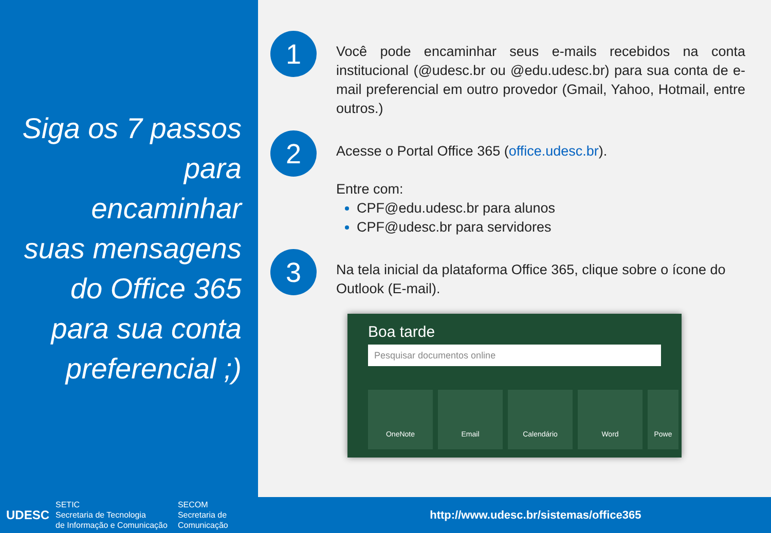Siga os 7 passos
para
encaminhar
suas mensagens
do Office 365
para sua conta
preferencial ;)
1
Você pode encaminhar seus e-mails recebidos na conta institucional (@udesc.br ou @edu.udesc.br) para sua conta de e-mail preferencial em outro provedor (Gmail, Yahoo, Hotmail, entre outros.)
2
Acesse o Portal Office 365 (office.udesc.br).
Entre com:
CPF@edu.udesc.br para alunos
CPF@udesc.br para servidores
3
Na tela inicial da plataforma Office 365, clique sobre o ícone do Outlook (E-mail).
Boa tarde
Pesquisar documentos online
OneNote Email Calendário Word Powe
UDESC
SETIC
Secretaria de Tecnologia
de Informação e Comunicação
SECOM
Secretaria de
Comunicação
http://www.udesc.br/sistemas/office365